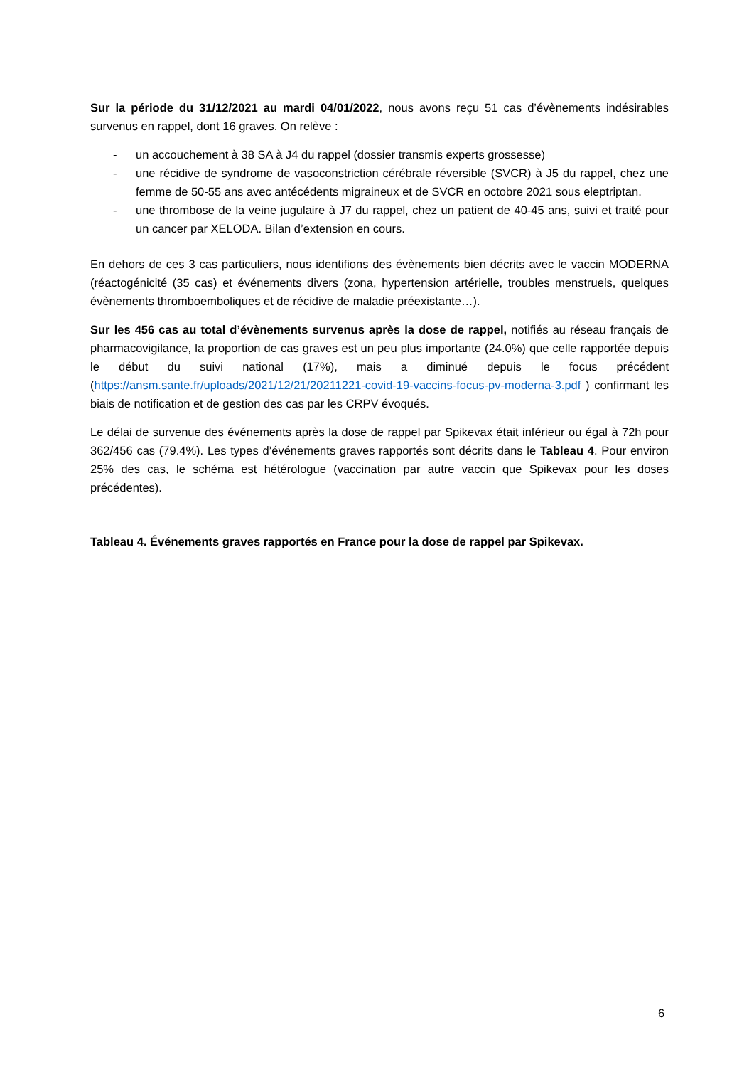Sur la période du 31/12/2021 au mardi 04/01/2022, nous avons reçu 51 cas d’évènements indésirables survenus en rappel, dont 16 graves. On relève :
- un accouchement à 38 SA à J4 du rappel (dossier transmis experts grossesse)
- une récidive de syndrome de vasoconstriction cérébrale réversible (SVCR) à J5 du rappel, chez une femme de 50-55 ans avec antécédents migraineux et de SVCR en octobre 2021 sous eleptriptan.
- une thrombose de la veine jugulaire à J7 du rappel, chez un patient de 40-45 ans, suivi et traité pour un cancer par XELODA. Bilan d’extension en cours.
En dehors de ces 3 cas particuliers, nous identifions des évènements bien décrits avec le vaccin MODERNA (réactogénicité (35 cas) et événements divers (zona, hypertension artérielle, troubles menstruels, quelques évènements thromboemboliques et de récidive de maladie préexistante…).
Sur les 456 cas au total d’évènements survenus après la dose de rappel, notifiés au réseau français de pharmacovigilance, la proportion de cas graves est un peu plus importante (24.0%) que celle rapportée depuis le début du suivi national (17%), mais a diminué depuis le focus précédent (https://ansm.sante.fr/uploads/2021/12/21/20211221-covid-19-vaccins-focus-pv-moderna-3.pdf ) confirmant les biais de notification et de gestion des cas par les CRPV évoqués.
Le délai de survenue des événements après la dose de rappel par Spikevax était inférieur ou égal à 72h pour 362/456 cas (79.4%). Les types d’événements graves rapportés sont décrits dans le Tableau 4. Pour environ 25% des cas, le schéma est hétérologue (vaccination par autre vaccin que Spikevax pour les doses précédentes).
Tableau 4. Événements graves rapportés en France pour la dose de rappel par Spikevax.
6